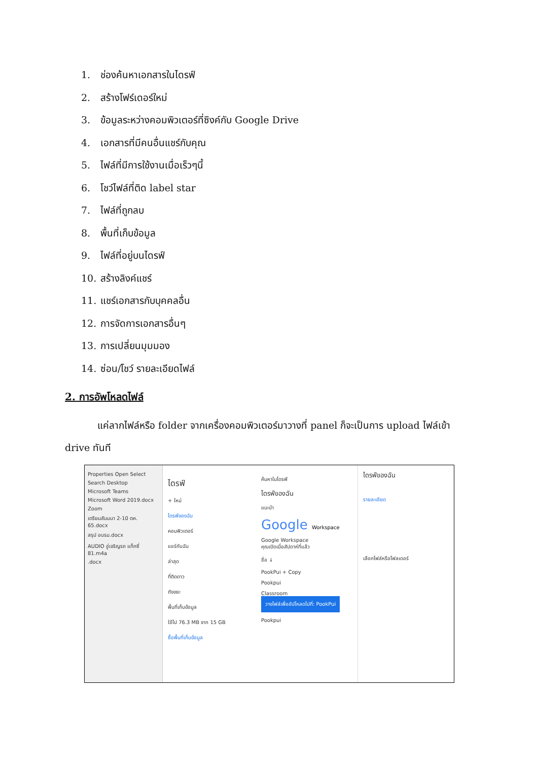1. ช่องค้นหาเอกสารในไดรฟ์
2. สร้างโฟร์เดอร์ใหม่
3. ข้อมูลระหว่างคอมพิวเตอร์ที่ซิงค์กับ Google Drive
4. เอกสารที่มีคนอื่นแชร์กับคุณ
5. ไฟล์ที่มีการใช้งานเมื่อเร็วๆนี้
6. โชว์ไฟล์ที่ติด label star
7. ไฟล์ที่ถูกลบ
8. พื้นที่เก็บข้อมูล
9. ไฟล์ที่อยู่บนไดรฟ์
10. สร้างลิงค์แชร์
11. แชร์เอกสารกับบุคคลอื่น
12. การจัดการเอกสารอื่นๆ
13. การเปลี่ยนมุมมอง
14. ซ่อน/โชว์ รายละเอียดไฟล์
2. การอัพโหลดไฟล์
แค่ลากไฟล์หรือ folder จากเครื่องคอมพิวเตอร์มาวางที่ panel ก็จะเป็นการ upload ไฟล์เข้า drive ทันที
Properties Open Select
Search Desktop
Microsoft Teams
Microsoft Word 2019.docx
Zoom
เตรียมสัมมนา 2-10 ตค. 65.docx
สรุป อบรม.docx
AUDIO อู่เจริญรถ แท็กซี่ 81.m4a
.docx
ไดรฟ์
+ ใหม่
ไดรฟ์ของฉัน
คอมพิวเตอร์
แชร์กับฉัน
ล่าสุด
ที่ติดดาว
ถังขยะ
พื้นที่เก็บข้อมูล
ใช้ไป 76.3 MB จาก 15 GB
ซื้อพื้นที่เก็บข้อมูล
ค้นหาในไดรฟ์
ไดรฟ์ของฉัน
แนะนำ
Google Workspace
Google Workspace
คุณเปิดเมื่อสัปดาห์ที่แล้ว
ชื่อ ↓
PookPui + Copy
Pookpui
Classroom วางไฟล์เพื่ออัปโหลดไปที่: PookPui
Pookpui
ไดรฟ์ของฉัน
รายละเอียด
เลือกไฟล์หรือโฟลเดอร์